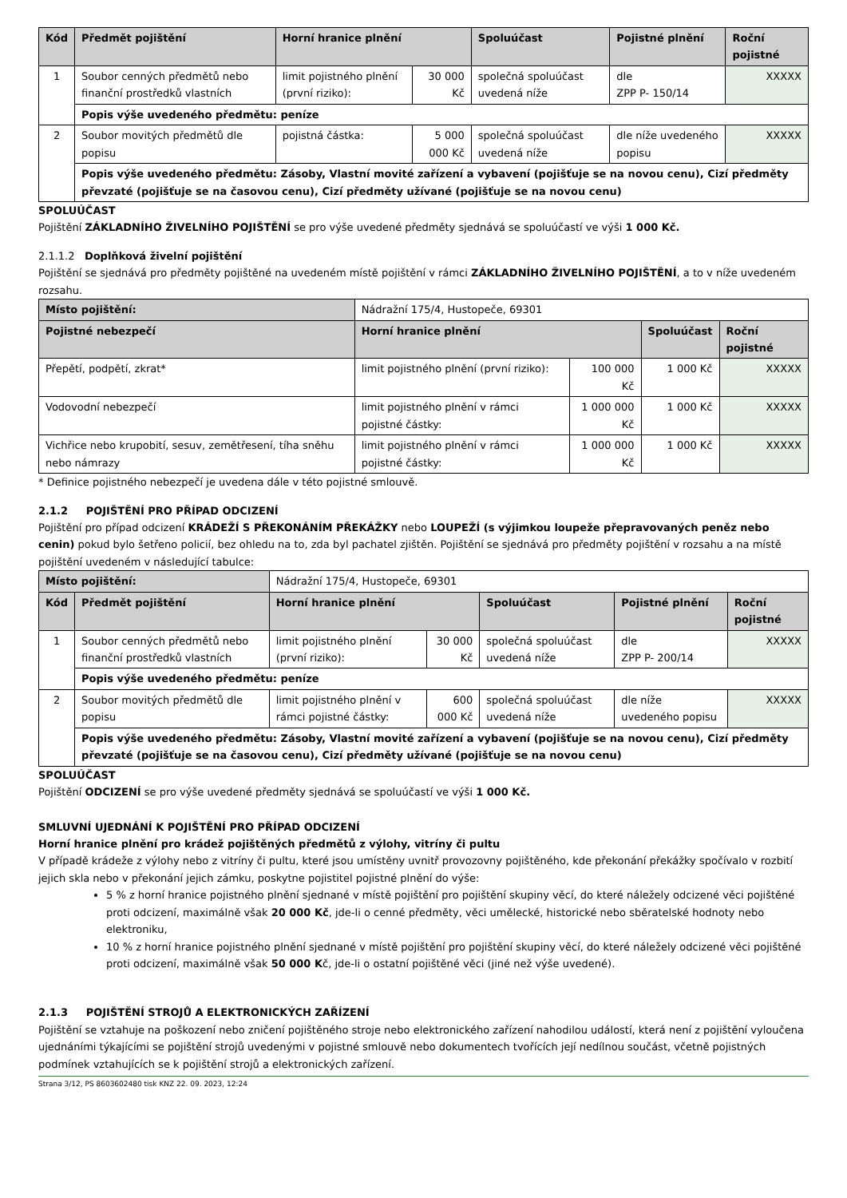| Kód | Předmět pojištění | Horní hranice plnění | | Spoluúčast | Pojistné plnění | Roční pojistné |
| --- | --- | --- | --- | --- | --- | --- |
| 1 | Soubor cenných předmětů nebo finanční prostředků vlastních | limit pojistného plnění (první riziko): | 30 000 Kč | společná spoluúčast uvedená níže | dle ZPP P- 150/14 | XXXXX |
| | Popis výše uvedeného předmětu: peníze | | | | | |
| 2 | Soubor movitých předmětů dle popisu | pojistná částka: | 5 000 000 Kč | společná spoluúčast uvedená níže | dle níže uvedeného popisu | XXXXX |
| | Popis výše uvedeného předmětu: Zásoby, Vlastní movité zařízení a vybavení (pojišťuje se na novou cenu), Cizí předměty převzaté (pojišťuje se na časovou cenu), Cizí předměty užívané (pojišťuje se na novou cenu) | | | | | |
SPOLUÚČAST
Pojištění ZÁKLADNÍHO ŽIVELNÍHO POJIŠTĚNÍ se pro výše uvedené předměty sjednává se spoluúčastí ve výši 1 000 Kč.
2.1.1.2 Doplňková živelní pojištění
Pojištění se sjednává pro předměty pojištěné na uvedeném místě pojištění v rámci ZÁKLADNÍHO ŽIVELNÍHO POJIŠTĚNÍ, a to v níže uvedeném rozsahu.
| Místo pojištění: | Nádražní 175/4, Hustopeče, 69301 | | | |
| Pojistné nebezpečí | Horní hranice plnění | | Spoluúčast | Roční pojistné |
| Přepětí, podpětí, zkrat* | limit pojistného plnění (první riziko): | 100 000 Kč | 1 000 Kč | XXXXX |
| Vodovodní nebezpečí | limit pojistného plnění v rámci pojistné částky: | 1 000 000 Kč | 1 000 Kč | XXXXX |
| Vichřice nebo krupobití, sesuv, zemětřesení, tíha sněhu nebo námrazy | limit pojistného plnění v rámci pojistné částky: | 1 000 000 Kč | 1 000 Kč | XXXXX |
* Definice pojistného nebezpečí je uvedena dále v této pojistné smlouvě.
2.1.2 POJIŠTĚNÍ PRO PŘÍPAD ODCIZENÍ
Pojištění pro případ odcizení KRÁDEŽÍ S PŘEKONÁNÍM PŘEKÁŽKY nebo LOUPEŽÍ (s výjimkou loupeže přepravovaných peněz nebo cenin) pokud bylo šetřeno policií, bez ohledu na to, zda byl pachatel zjištěn. Pojištění se sjednává pro předměty pojištění v rozsahu a na místě pojištění uvedeném v následující tabulce:
| Místo pojištění: | | Nádražní 175/4, Hustopeče, 69301 | | | | |
| Kód | Předmět pojištění | Horní hranice plnění | | Spoluúčast | Pojistné plnění | Roční pojistné |
| 1 | Soubor cenných předmětů nebo finanční prostředků vlastních | limit pojistného plnění (první riziko): | 30 000 Kč | společná spoluúčast uvedená níže | dle ZPP P- 200/14 | XXXXX |
| | Popis výše uvedeného předmětu: peníze | | | | | |
| 2 | Soubor movitých předmětů dle popisu | limit pojistného plnění v rámci pojistné částky: | 600 000 Kč | společná spoluúčast uvedená níže | dle níže uvedeného popisu | XXXXX |
| | Popis výše uvedeného předmětu: Zásoby, Vlastní movité zařízení a vybavení (pojišťuje se na novou cenu), Cizí předměty převzaté (pojišťuje se na časovou cenu), Cizí předměty užívané (pojišťuje se na novou cenu) | | | | | |
SPOLUÚČAST
Pojištění ODCIZENÍ se pro výše uvedené předměty sjednává se spoluúčastí ve výši 1 000 Kč.
SMLUVNÍ UJEDNÁNÍ K POJIŠTĚNÍ PRO PŘÍPAD ODCIZENÍ
Horní hranice plnění pro krádež pojištěných předmětů z výlohy, vitríny či pultu
V případě krádeže z výlohy nebo z vitríny či pultu, které jsou umístěny uvnitř provozovny pojištěného, kde překonání překážky spočívalo v rozbití jejich skla nebo v překonání jejich zámku, poskytne pojistitel pojistné plnění do výše:
5 % z horní hranice pojistného plnění sjednané v místě pojištění pro pojištění skupiny věcí, do které náležely odcizené věci pojištěné proti odcizení, maximálně však 20 000 Kč, jde-li o cenné předměty, věci umělecké, historické nebo sběratelské hodnoty nebo elektroniku,
10 % z horní hranice pojistného plnění sjednané v místě pojištění pro pojištění skupiny věcí, do které náležely odcizené věci pojištěné proti odcizení, maximálně však 50 000 Kč, jde-li o ostatní pojištěné věci (jiné než výše uvedené).
2.1.3 POJIŠTĚNÍ STROJŮ A ELEKTRONICKÝCH ZAŘÍZENÍ
Pojištění se vztahuje na poškození nebo zničení pojištěného stroje nebo elektronického zařízení nahodilou událostí, která není z pojištění vyloučena ujednáními týkajícími se pojištění strojů uvedenými v pojistné smlouvě nebo dokumentech tvořících její nedílnou součást, včetně pojistných podmínek vztahujících se k pojištění strojů a elektronických zařízení.
Strana 3/12, PS 8603602480 tisk KNZ 22. 09. 2023, 12:24